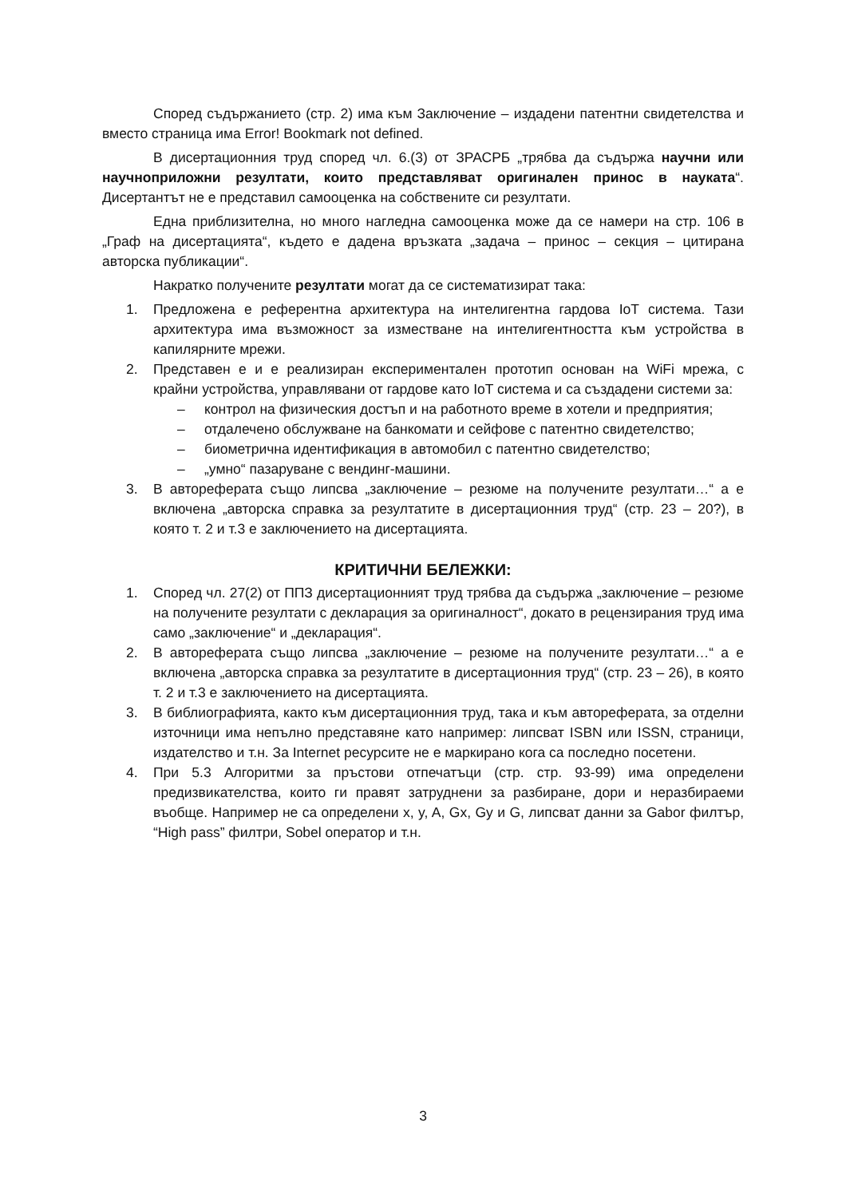Според съдържанието (стр. 2) има към Заключение – издадени патентни свидетелства и вместо страница има Error! Bookmark not defined.
В дисертационния труд според чл. 6.(3) от ЗРАСРБ „трябва да съдържа научни или научноприложни резултати, които представляват оригинален принос в науката“. Дисертантът не е представил самооценка на собствените си резултати.
Една приблизителна, но много нагледна самооценка може да се намери на стр. 106 в „Граф на дисертацията“, където е дадена връзката „задача – принос – секция – цитирана авторска публикации“.
Накратко получените резултати могат да се систематизират така:
1. Предложена е референтна архитектура на интелигентна гардова IoT система. Тази архитектура има възможност за изместване на интелигентността към устройства в капилярните мрежи.
2. Представен е и е реализиран експериментален прототип основан на WiFi мрежа, с крайни устройства, управлявани от гардове като IoT система и са създадени системи за:
– контрол на физическия достъп и на работното време в хотели и предприятия;
– отдалечено обслужване на банкомати и сейфове с патентно свидетелство;
– биометрична идентификация в автомобил с патентно свидетелство;
– „умно“ пазаруване с вендинг-машини.
3. В автореферата също липсва „заключение – резюме на получените резултати…“ а е включена „авторска справка за резултатите в дисертационния труд“ (стр. 23 – 20?), в която т. 2 и т.3 е заключението на дисертацията.
КРИТИЧНИ БЕЛЕЖКИ:
1. Според чл. 27(2) от ППЗ дисертационният труд трябва да съдържа „заключение – резюме на получените резултати с декларация за оригиналност“, докато в рецензирания труд има само „заключение“ и „декларация“.
2. В автореферата също липсва „заключение – резюме на получените резултати…“ а е включена „авторска справка за резултатите в дисертационния труд“ (стр. 23 – 26), в която т. 2 и т.3 е заключението на дисертацията.
3. В библиографията, както към дисертационния труд, така и към автореферата, за отделни източници има непълно представяне като например: липсват ISBN или ISSN, страници, издателство и т.н. За Internet ресурсите не е маркирано кога са последно посетени.
4. При 5.3 Алгоритми за пръстови отпечатъци (стр. стр. 93-99) има определени предизвикателства, които ги правят затруднени за разбиране, дори и неразбираеми въобще. Например не са определени x, y, A, Gx, Gy и G, липсват данни за Gabor филтър, “High pass” филтри, Sobel оператор и т.н.
3